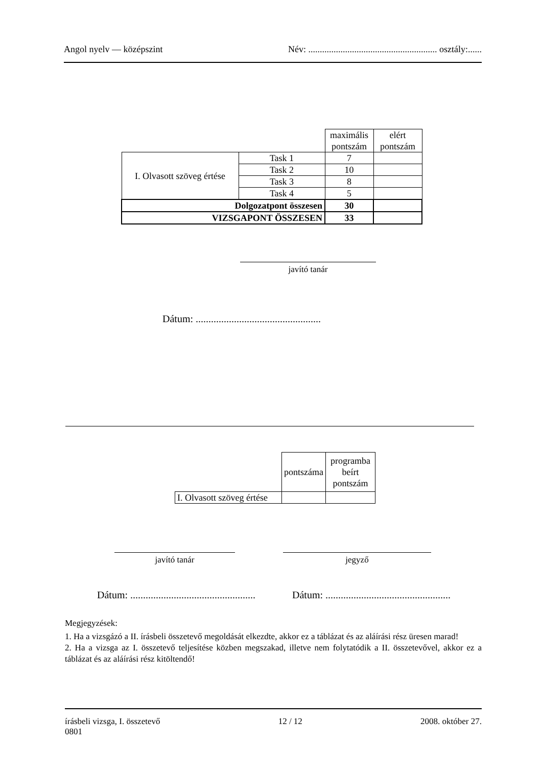Angol nyelv — középszint Név: ........................................................ osztály:......
| | | maximális pontszám | elért pontszám |
| I. Olvasott szöveg értése | Task 1 | 7 | |
| | Task 2 | 10 | |
| | Task 3 | 8 | |
| | Task 4 | 5 | |
| Dolgozatpont összesen | | 30 | |
| VIZSGAPONT ÖSSZESEN | | 33 | |
javító tanár
Dátum: .................................................
| | pontszáma | programba beírt pontszám |
| I. Olvasott szöveg értése | | |
javító tanár jegyző
Dátum: .................................................
Dátum: .................................................
Megjegyzések:
1. Ha a vizsgázó a II. írásbeli összetevő megoldását elkezdte, akkor ez a táblázat és az aláírási rész üresen marad!
2. Ha a vizsga az I. összetevő teljesítése közben megszakad, illetve nem folytatódik a II. összetevővel, akkor ez a táblázat és az aláírási rész kitöltendő!
írásbeli vizsga, I. összetevő
0801 12 / 12 2008. október 27.